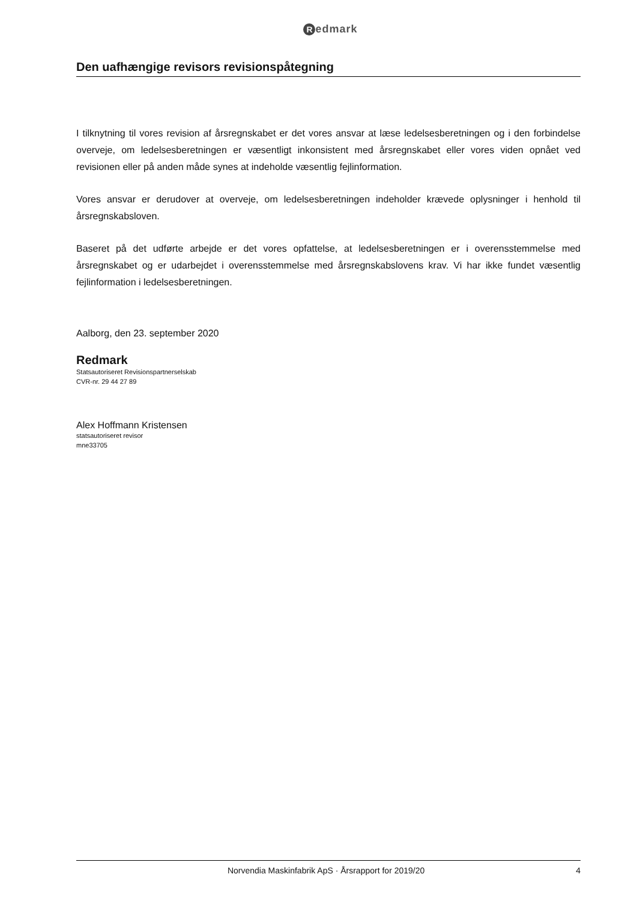Redmark
Den uafhængige revisors revisionspåtegning
I tilknytning til vores revision af årsregnskabet er det vores ansvar at læse ledelsesberetningen og i den forbindelse overveje, om ledelsesberetningen er væsentligt inkonsistent med årsregnskabet eller vores viden opnået ved revisionen eller på anden måde synes at indeholde væsentlig fejlinformation.
Vores ansvar er derudover at overveje, om ledelsesberetningen indeholder krævede oplysninger i henhold til årsregnskabsloven.
Baseret på det udførte arbejde er det vores opfattelse, at ledelsesberetningen er i overensstemmelse med årsregnskabet og er udarbejdet i overensstemmelse med årsregnskabslovens krav. Vi har ikke fundet væsentlig fejlinformation i ledelsesberetningen.
Aalborg, den 23. september 2020
Redmark
Statsautoriseret Revisionspartnerselskab
CVR-nr. 29 44 27 89
Alex Hoffmann Kristensen
statsautoriseret revisor
mne33705
Norvendia Maskinfabrik ApS · Årsrapport for 2019/20 4